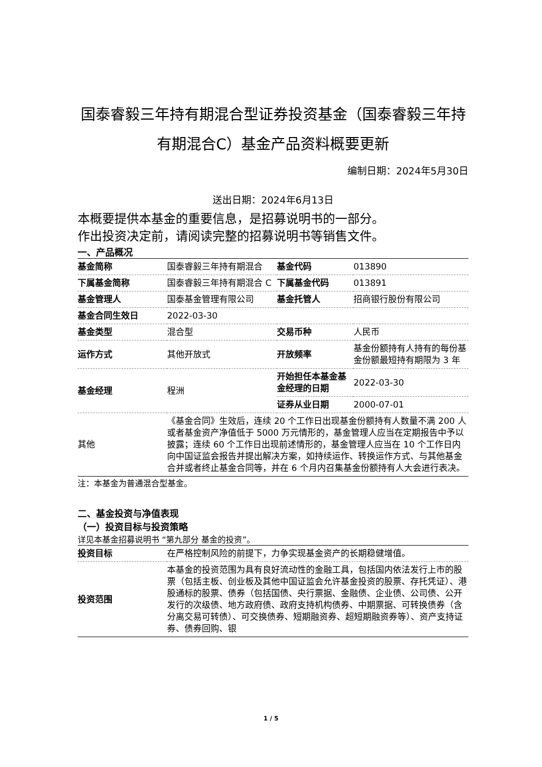国泰睿毅三年持有期混合型证券投资基金（国泰睿毅三年持有期混合C）基金产品资料概要更新
编制日期：2024年5月30日
送出日期：2024年6月13日
本概要提供本基金的重要信息，是招募说明书的一部分。
作出投资决定前，请阅读完整的招募说明书等销售文件。
一、产品概况
| 基金简称 | 国泰睿毅三年持有期混合 | 基金代码 | 013890 |
| 下属基金简称 | 国泰睿毅三年持有期混合 C | 下属基金代码 | 013891 |
| 基金管理人 | 国泰基金管理有限公司 | 基金托管人 | 招商银行股份有限公司 |
| 基金合同生效日 | 2022-03-30 | | |
| 基金类型 | 混合型 | 交易币种 | 人民币 |
| 运作方式 | 其他开放式 | 开放频率 | 基金份额持有人持有的每份基金份额最短持有期限为 3 年 |
| 基金经理 | 程洲 | 开始担任本基金基金经理的日期 | 2022-03-30 |
| | | 证券从业日期 | 2000-07-01 |
| 其他 | 《基金合同》生效后，连续 20 个工作日出现基金份额持有人数量不满 200 人或者基金资产净值低于 5000 万元情形的，基金管理人应当在定期报告中予以披露；连续 60 个工作日出现前述情形的，基金管理人应当在 10 个工作日内向中国证监会报告并提出解决方案，如持续运作、转换运作方式、与其他基金合并或者终止基金合同等，并在 6 个月内召集基金份额持有人大会进行表决。 | | |
注：本基金为普通混合型基金。
二、基金投资与净值表现
（一）投资目标与投资策略
详见本基金招募说明书 “第九部分 基金的投资”。
| 投资目标 | 在严格控制风险的前提下，力争实现基金资产的长期稳健增值。 |
| 投资范围 | 本基金的投资范围为具有良好流动性的金融工具，包括国内依法发行上市的股票（包括主板、创业板及其他中国证监会允许基金投资的股票、存托凭证）、港股通标的股票、债券（包括国债、央行票据、金融债、企业债、公司债、公开发行的次级债、地方政府债、政府支持机构债券、中期票据、可转换债券（含分离交易可转债）、可交换债券、短期融资券、超短期融资券等）、资产支持证券、债券回购、银 |
1 / 5